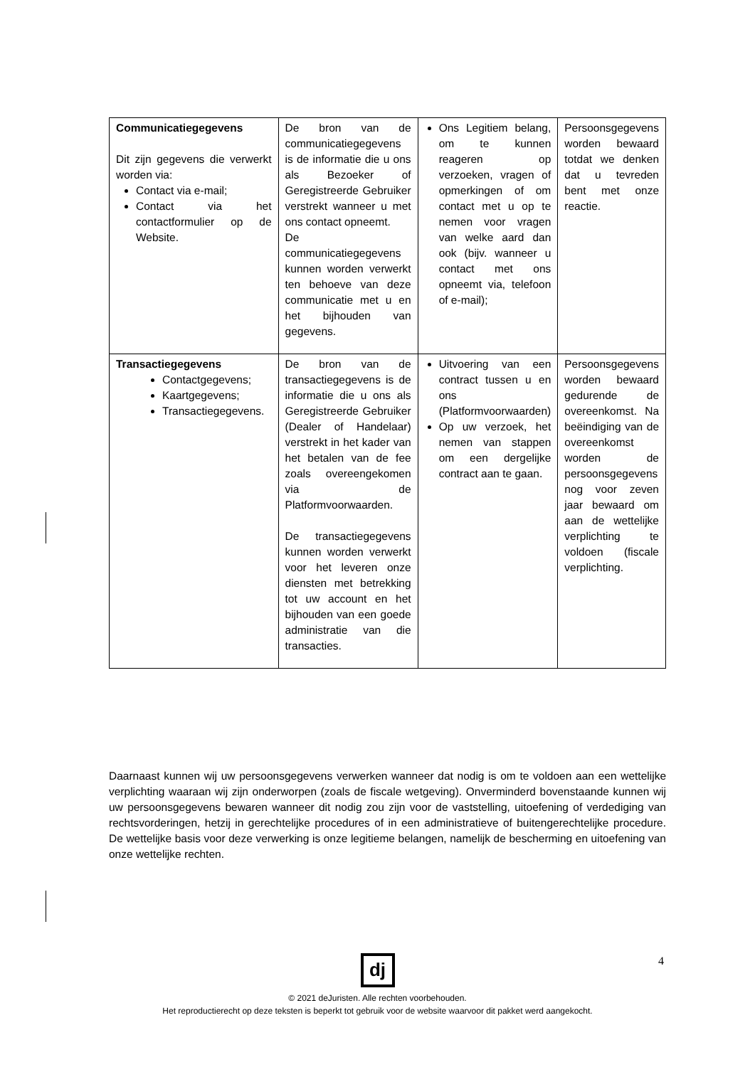| Communicatiegegevens Dit zijn gegevens die verwerkt worden via: Contact via e-mail; Contact via het contactformulier op de Website. | De bron van de communicatiegegevens is de informatie die u ons als Bezoeker of Geregistreerde Gebruiker verstrekt wanneer u met ons contact opneemt. De communicatiegegevens kunnen worden verwerkt ten behoeve van deze communicatie met u en het bijhouden van gegevens. | Ons Legitiem belang, om te kunnen reageren op verzoeken, vragen of opmerkingen of om contact met u op te nemen voor vragen van welke aard dan ook (bijv. wanneer u contact met ons opneemt via, telefoon of e-mail); | Persoonsgegevens worden bewaard totdat we denken dat u tevreden bent met onze reactie. |
| Transactiegegevens Contactgegevens; Kaartgegevens; Transactiegegevens. | De bron van de transactiegegevens is de informatie die u ons als Geregistreerde Gebruiker (Dealer of Handelaar) verstrekt in het kader van het betalen van de fee zoals overeengekomen via de Platformvoorwaarden. De transactiegegevens kunnen worden verwerkt voor het leveren onze diensten met betrekking tot uw account en het bijhouden van een goede administratie van die transacties. | Uitvoering van een contract tussen u en ons (Platformvoorwaarden) Op uw verzoek, het nemen van stappen om een dergelijke contract aan te gaan. | Persoonsgegevens worden bewaard gedurende de overeenkomst. Na beëindiging van de overeenkomst worden de persoonsgegevens nog voor zeven jaar bewaard om aan de wettelijke verplichting te voldoen (fiscale verplichting. |
Daarnaast kunnen wij uw persoonsgegevens verwerken wanneer dat nodig is om te voldoen aan een wettelijke verplichting waaraan wij zijn onderworpen (zoals de fiscale wetgeving). Onverminderd bovenstaande kunnen wij uw persoonsgegevens bewaren wanneer dit nodig zou zijn voor de vaststelling, uitoefening of verdediging van rechtsvorderingen, hetzij in gerechtelijke procedures of in een administratieve of buitengerechtelijke procedure. De wettelijke basis voor deze verwerking is onze legitieme belangen, namelijk de bescherming en uitoefening van onze wettelijke rechten.
4
dj
© 2021 deJuristen. Alle rechten voorbehouden.
Het reproductierecht op deze teksten is beperkt tot gebruik voor de website waarvoor dit pakket werd aangekocht.